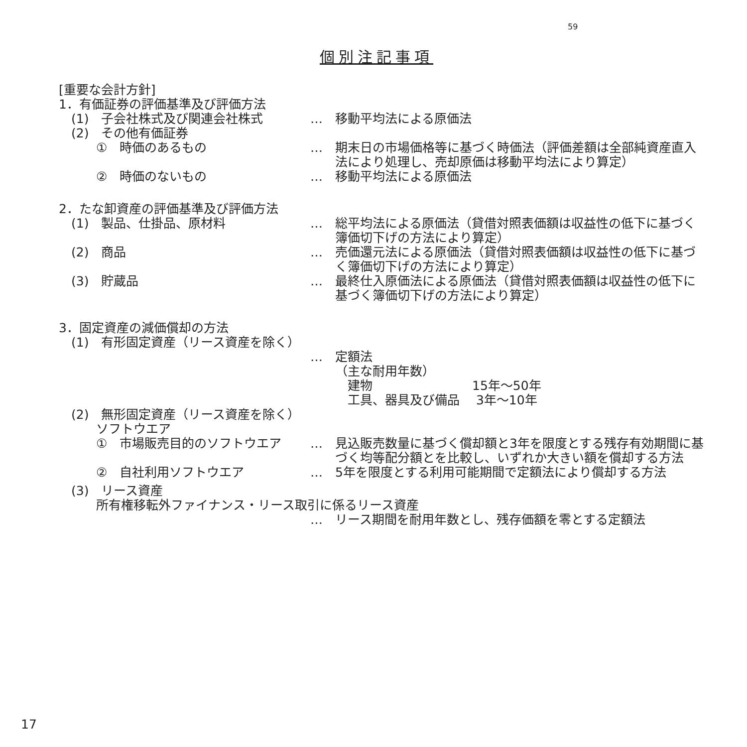59
個別注記事項
[重要な会計方針]
1．有価証券の評価基準及び評価方法
　(1)　子会社株式及び関連会社株式 … 移動平均法による原価法
　(2)　その他有価証券
　　　①　時価のあるもの … 期末日の市場価格等に基づく時価法（評価差額は全部純資産直入法により処理し、売却原価は移動平均法により算定）
　　　②　時価のないもの … 移動平均法による原価法
2．たな卸資産の評価基準及び評価方法
　(1)　製品、仕掛品、原材料 … 総平均法による原価法（貸借対照表価額は収益性の低下に基づく簿価切下げの方法により算定）
　(2)　商品 … 売価還元法による原価法（貸借対照表価額は収益性の低下に基づく簿価切下げの方法により算定）
　(3)　貯蔵品 … 最終仕入原価法による原価法（貸借対照表価額は収益性の低下に基づく簿価切下げの方法により算定）
3．固定資産の減価償却の方法
　(1)　有形固定資産（リース資産を除く）
… 定額法
（主な耐用年数）
　建物　　　　　　　　15年〜50年
　工具、器具及び備品　 3年〜10年
　(2)　無形固定資産（リース資産を除く）
　　　ソフトウエア
　　　①　市場販売目的のソフトウエア … 見込販売数量に基づく償却額と3年を限度とする残存有効期間に基づく均等配分額とを比較し、いずれか大きい額を償却する方法
　　　②　自社利用ソフトウエア … 5年を限度とする利用可能期間で定額法により償却する方法
　(3)　リース資産
　　　所有権移転外ファイナンス・リース取引に係るリース資産
… リース期間を耐用年数とし、残存価額を零とする定額法
17